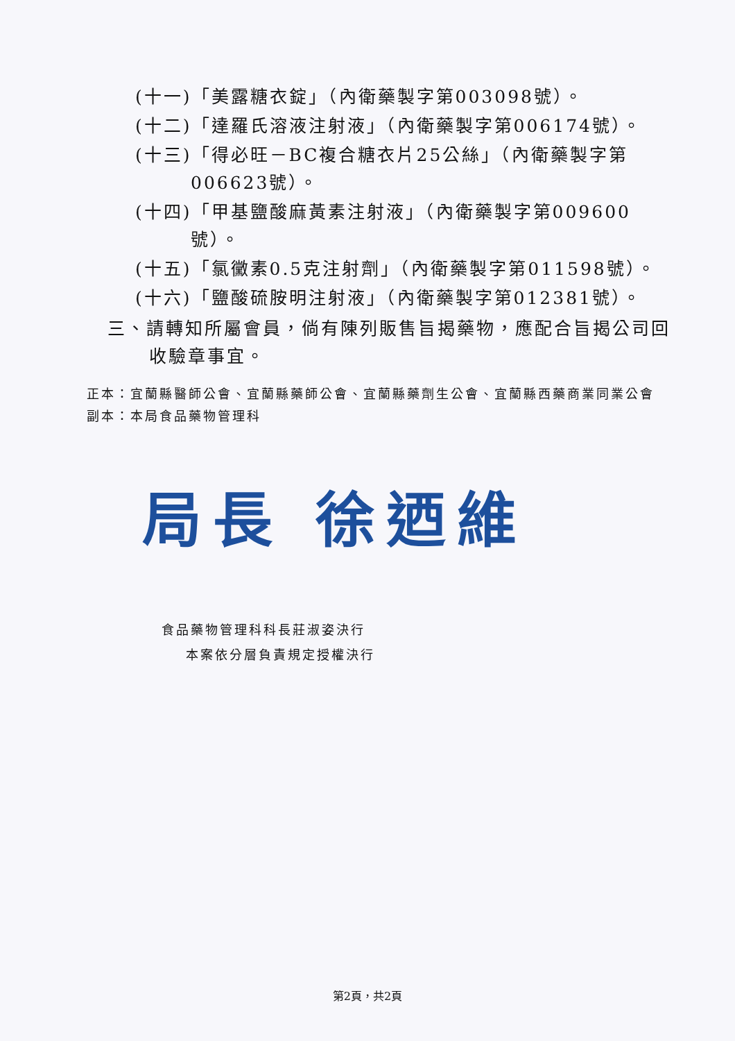(十一)「美露糖衣錠」（內衛藥製字第003098號）。
(十二)「達羅氏溶液注射液」（內衛藥製字第006174號）。
(十三)「得必旺－BC複合糖衣片25公絲」（內衛藥製字第006623號）。
(十四)「甲基鹽酸麻黃素注射液」（內衛藥製字第009600號）。
(十五)「氯黴素0.5克注射劑」（內衛藥製字第011598號）。
(十六)「鹽酸硫胺明注射液」（內衛藥製字第012381號）。
三、請轉知所屬會員，倘有陳列販售旨揭藥物，應配合旨揭公司回收驗章事宜。
正本：宜蘭縣醫師公會、宜蘭縣藥師公會、宜蘭縣藥劑生公會、宜蘭縣西藥商業同業公會
副本：本局食品藥物管理科
局長 徐迺維
食品藥物管理科科長莊淑姿決行
本案依分層負責規定授權決行
第2頁，共2頁